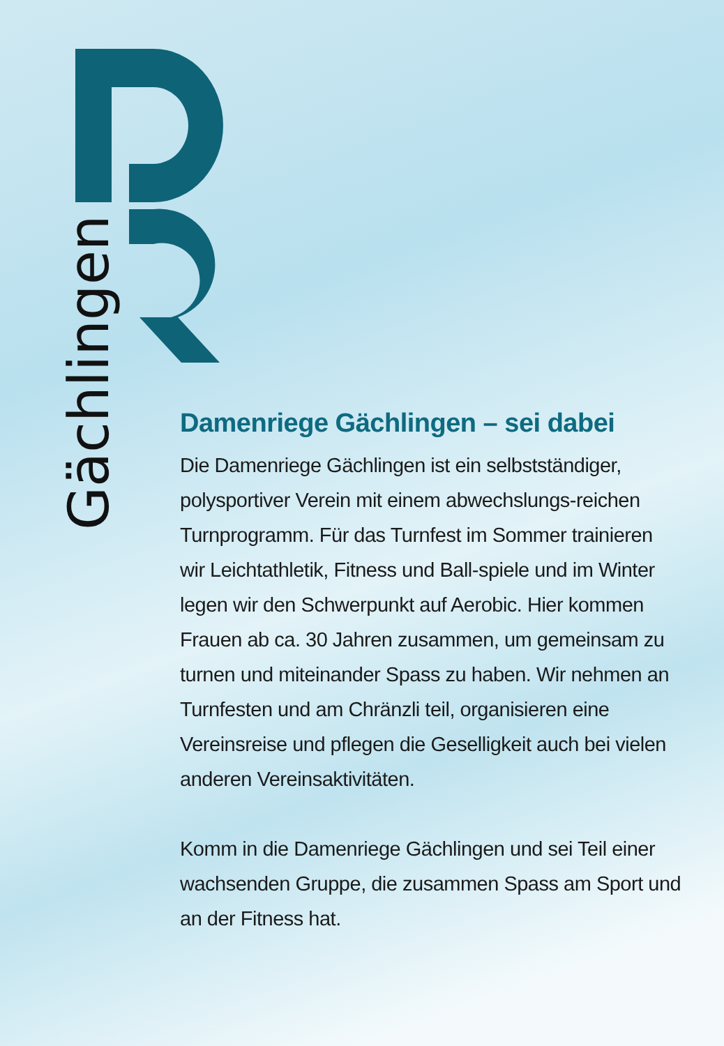Gächlingen
Damenriege Gächlingen – sei dabei
Die Damenriege Gächlingen ist ein selbstständiger, polysportiver Verein mit einem abwechslungs-reichen Turnprogramm. Für das Turnfest im Sommer trainieren wir Leichtathletik, Fitness und Ball-spiele und im Winter legen wir den Schwerpunkt auf Aerobic. Hier kommen Frauen ab ca. 30 Jahren zusammen, um gemeinsam zu turnen und miteinander Spass zu haben. Wir nehmen an Turnfesten und am Chränzli teil, organisieren eine Vereinsreise und pflegen die Geselligkeit auch bei vielen anderen Vereinsaktivitäten.
Komm in die Damenriege Gächlingen und sei Teil einer wachsenden Gruppe, die zusammen Spass am Sport und an der Fitness hat.